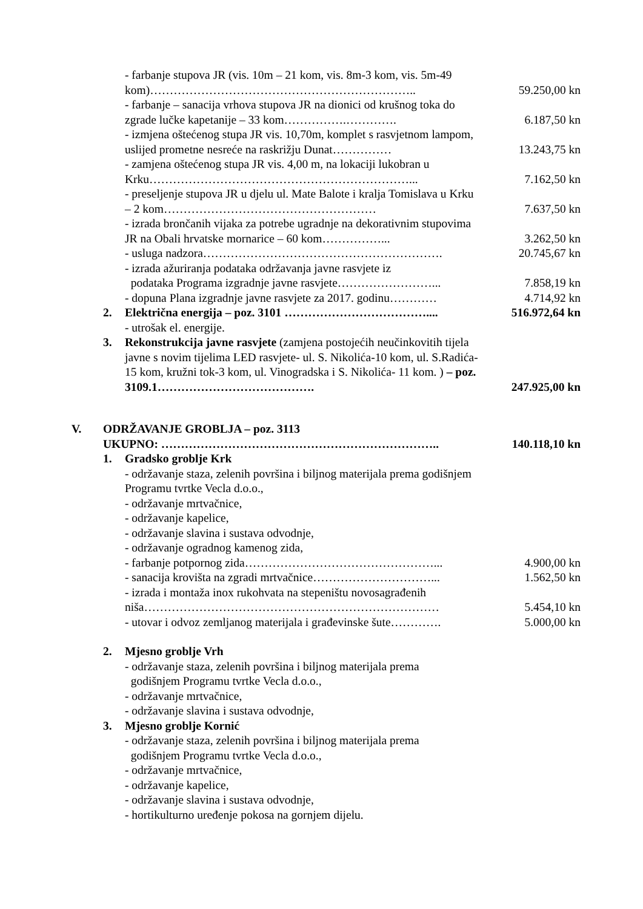| | | - farbanje stupova JR (vis. 10m – 21 kom, vis. 8m-3 kom, vis. 5m-49 kom)………………………………………………………….. | 59.250,00 kn |
| | | - farbanje – sanacija vrhova stupova JR na dionici od krušnog toka do zgrade lučke kapetanije – 33 kom…………….…………. | 6.187,50 kn |
| | | - izmjena oštećenog stupa JR vis. 10,70m, komplet s rasvjetnom lampom, uslijed prometne nesreće na raskrižju Dunat…………… | 13.243,75 kn |
| | | - zamjena oštećenog stupa JR vis. 4,00 m, na lokaciji lukobran u Krku…………………………………………………………... | 7.162,50 kn |
| | | - preseljenje stupova JR u djelu ul. Mate Balote i kralja Tomislava u Krku – 2 kom……………………………………………… | 7.637,50 kn |
| | | - izrada brončanih vijaka za potrebe ugradnje na dekorativnim stupovima JR na Obali hrvatske mornarice – 60 kom……………... | 3.262,50 kn |
| | | - usluga nadzora……………………………………………………. | 20.745,67 kn |
| | | - izrada ažuriranja podataka održavanja javne rasvjete iz podataka Programa izgradnje javne rasvjete……………………... | 7.858,19 kn |
| | | - dopuna Plana izgradnje javne rasvjete za 2017. godinu………… | 4.714,92 kn |
| | 2. | Električna energija – poz. 3101 ……………………………….... | 516.972,64 kn |
| | | - utrošak el. energije. | |
| | 3. | Rekonstrukcija javne rasvjete (zamjena postojećih neučinkovitih tijela javne s novim tijelima LED rasvjete- ul. S. Nikolića-10 kom, ul. S.Radića-15 kom, kružni tok-3 kom, ul. Vinogradska i S. Nikolića- 11 kom. ) – poz. 3109.1…………………………………. | 247.925,00 kn |
| V. | ODRŽAVANJE GROBLJA – poz. 3113 UKUPNO: …………………………………………………………….. | | 140.118,10 kn |
| | 1. | Gradsko groblje Krk - održavanje staza, zelenih površina i biljnog materijala prema godišnjem Programu tvrtke Vecla d.o.o., - održavanje mrtvačnice, - održavanje kapelice, - održavanje slavina i sustava odvodnje, - održavanje ogradnog kamenog zida, | |
| | | - farbanje potpornog zida…………………………………………... | 4.900,00 kn |
| | | - sanacija krovišta na zgradi mrtvačnice…………………………... | 1.562,50 kn |
| | | - izrada i montaža inox rukohvata na stepeništu novosagrađenih niša………………………………………………………………… | 5.454,10 kn |
| | | - utovar i odvoz zemljanog materijala i građevinske šute…………. | 5.000,00 kn |
| | 2. | Mjesno groblje Vrh - održavanje staza, zelenih površina i biljnog materijala prema godišnjem Programu tvrtke Vecla d.o.o., - održavanje mrtvačnice, - održavanje slavina i sustava odvodnje, | |
| | 3. | Mjesno groblje Kornić - održavanje staza, zelenih površina i biljnog materijala prema godišnjem Programu tvrtke Vecla d.o.o., - održavanje mrtvačnice, - održavanje kapelice, - održavanje slavina i sustava odvodnje, - hortikulturno uređenje pokosa na gornjem dijelu. | |